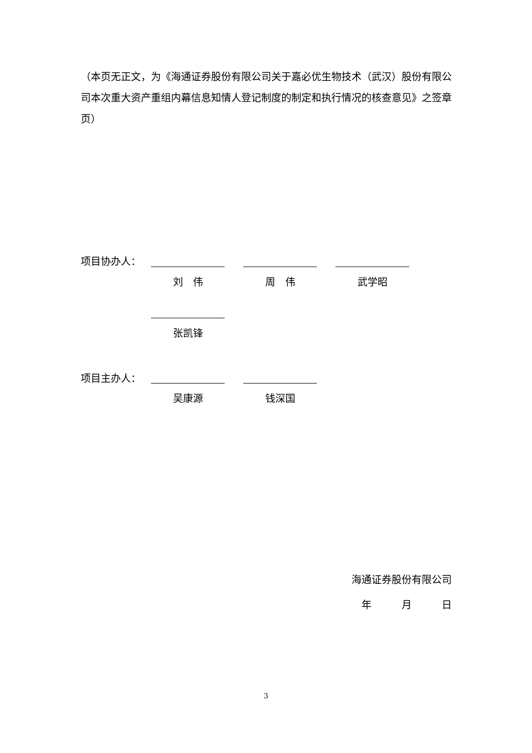（本页无正文，为《海通证券股份有限公司关于嘉必优生物技术（武汉）股份有限公司本次重大资产重组内幕信息知情人登记制度的制定和执行情况的核查意见》之签章页）
项目协办人：
刘　伟 周　伟 武学昭
张凯锋
项目主办人：
吴康源 钱深国
海通证券股份有限公司
年　　　月　　　日
3